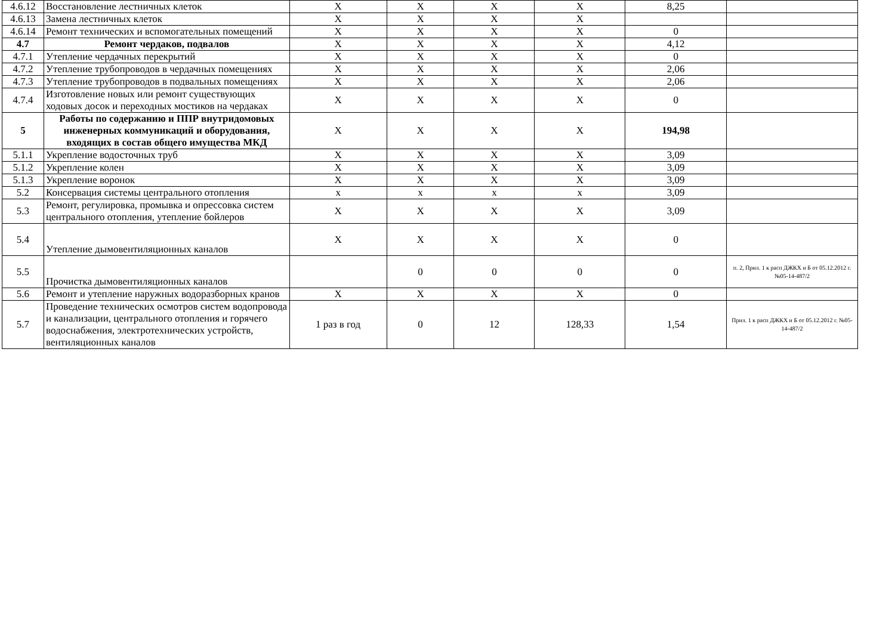| 4.6.12 | Восстановление лестничных клеток | Х | Х | Х | Х | 8,25 | |
| 4.6.13 | Замена лестничных клеток | Х | Х | Х | Х | | |
| 4.6.14 | Ремонт технических и вспомогательных помещений | Х | Х | Х | Х | 0 | |
| 4.7 | Ремонт чердаков, подвалов | Х | Х | Х | Х | 4,12 | |
| 4.7.1 | Утепление чердачных перекрытий | Х | Х | Х | Х | 0 | |
| 4.7.2 | Утепление трубопроводов в чердачных помещениях | Х | Х | Х | Х | 2,06 | |
| 4.7.3 | Утепление трубопроводов в подвальных помещениях | Х | Х | Х | Х | 2,06 | |
| 4.7.4 | Изготовление новых или ремонт существующих ходовых досок и переходных мостиков на чердаках | Х | Х | Х | Х | 0 | |
| 5 | Работы по содержанию и ППР внутридомовых инженерных коммуникаций и оборудования, входящих в состав общего имущества МКД | Х | Х | Х | Х | 194,98 | |
| 5.1.1 | Укрепление водосточных труб | Х | Х | Х | Х | 3,09 | |
| 5.1.2 | Укрепление колен | Х | Х | Х | Х | 3,09 | |
| 5.1.3 | Укрепление воронок | Х | Х | Х | Х | 3,09 | |
| 5.2 | Консервация системы центрального отопления | х | х | х | х | 3,09 | |
| 5.3 | Ремонт, регулировка, промывка и опрессовка систем центрального отопления, утепление бойлеров | Х | Х | Х | Х | 3,09 | |
| 5.4 | Утепление дымовентиляционных каналов | Х | Х | Х | Х | 0 | |
| 5.5 | Прочистка дымовентиляционных каналов | | 0 | 0 | 0 | 0 | п. 2, Прил. 1 к расп ДЖКХ и Б от 05.12.2012 г. №05-14-487/2 |
| 5.6 | Ремонт и утепление наружных водоразборных кранов | Х | Х | Х | Х | 0 | |
| 5.7 | Проведение технических осмотров систем водопровода и канализации, центрального отопления и горячего водоснабжения, электротехнических устройств, вентиляционных каналов | 1 раз в год | 0 | 12 | 128,33 | 1,54 | Прил. 1 к расп ДЖКХ и Б от 05.12.2012 г. №05-14-487/2 |